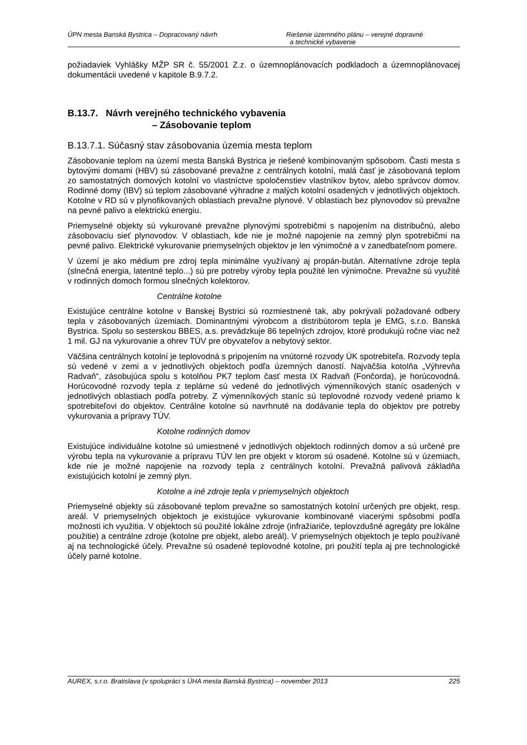ÚPN mesta Banská Bystrica – Dopracovaný návrh Riešenie územného plánu – verejné dopravné
a technické vybavenie
požiadaviek Vyhlášky MŽP SR č. 55/2001 Z.z. o územnoplánovacích podkladoch a územnoplánovacej dokumentácii uvedené v kapitole B.9.7.2.
B.13.7. Návrh verejného technického vybavenia
– Zásobovanie teplom
B.13.7.1. Súčasný stav zásobovania územia mesta teplom
Zásobovanie teplom na území mesta Banská Bystrica je riešené kombinovaným spôsobom. Časti mesta s bytovými domami (HBV) sú zásobované prevažne z centrálnych kotolní, malá časť je zásobovaná teplom zo samostatných domových kotolní vo vlastníctve spoločenstiev vlastníkov bytov, alebo správcov domov. Rodinné domy (IBV) sú teplom zásobované výhradne z malých kotolní osadených v jednotlivých objektoch. Kotolne v RD sú v plynofikovaných oblastiach prevažne plynové. V oblastiach bez plynovodov sú prevažne na pevné palivo a elektrickú energiu.
Priemyselné objekty sú vykurované prevažne plynovými spotrebičmi s napojením na distribučnú, alebo zásobovaciu sieť plynovodov. V oblastiach, kde nie je možné napojenie na zemný plyn spotrebičmi na pevné palivo. Elektrické vykurovanie priemyselných objektov je len výnimočné a v zanedbateľnom pomere.
V území je ako médium pre zdroj tepla minimálne využívaný aj propán-bután. Alternatívne zdroje tepla (slnečná energia, latentné teplo...) sú pre potreby výroby tepla použité len výnimočne. Prevažne sú využité v rodinných domoch formou slnečných kolektorov.
Centrálne kotolne
Existujúce centrálne kotolne v Banskej Bystrici sú rozmiestnené tak, aby pokrývali požadované odbery tepla v zásobovaných územiach. Dominantnými výrobcom a distribútorom tepla je EMG, s.r.o. Banská Bystrica. Spolu so sesterskou BBES, a.s. prevádzkuje 86 tepelných zdrojov, ktoré produkujú ročne viac než 1 mil. GJ na vykurovanie a ohrev TÚV pre obyvateľov a nebytový sektor.
Väčšina centrálnych kotolní je teplovodná s pripojením na vnútorné rozvody ÚK spotrebiteľa. Rozvody tepla sú vedené v zemi a v jednotlivých objektoch podľa územných daností. Najväčšia kotolňa „Výhrevňa Radvaň“, zásobujúca spolu s kotolňou PK7 teplom časť mesta IX Radvaň (Fončorda), je horúcovodná. Horúcovodné rozvody tepla z teplárne sú vedené do jednotlivých výmenníkových staníc osadených v jednotlivých oblastiach podľa potreby. Z výmenníkových staníc sú teplovodné rozvody vedené priamo k spotrebiteľovi do objektov. Centrálne kotolne sú navrhnuté na dodávanie tepla do objektov pre potreby vykurovania a prípravy TÚV.
Kotolne rodinných domov
Existujúce individuálne kotolne sú umiestnené v jednotlivých objektoch rodinných domov a sú určené pre výrobu tepla na vykurovanie a prípravu TÚV len pre objekt v ktorom sú osadené. Kotolne sú v územiach, kde nie je možné napojenie na rozvody tepla z centrálnych kotolní. Prevažná palivová základňa existujúcich kotolní je zemný plyn.
Kotolne a iné zdroje tepla v priemyselných objektoch
Priemyselné objekty sú zásobované teplom prevažne so samostatných kotolní určených pre objekt, resp. areál. V priemyselných objektoch je existujúce vykurovanie kombinované viacerými spôsobmi podľa možnosti ich využitia. V objektoch sú použité lokálne zdroje (infražiariče, teplovzdušné agregáty pre lokálne použitie) a centrálne zdroje (kotolne pre objekt, alebo areál). V priemyselných objektoch je teplo používané aj na technologické účely. Prevažne sú osadené teplovodné kotolne, pri použití tepla aj pre technologické účely parné kotolne.
AUREX, s.r.o. Bratislava (v spolupráci s ÚHA mesta Banská Bystrica) – november 2013 225